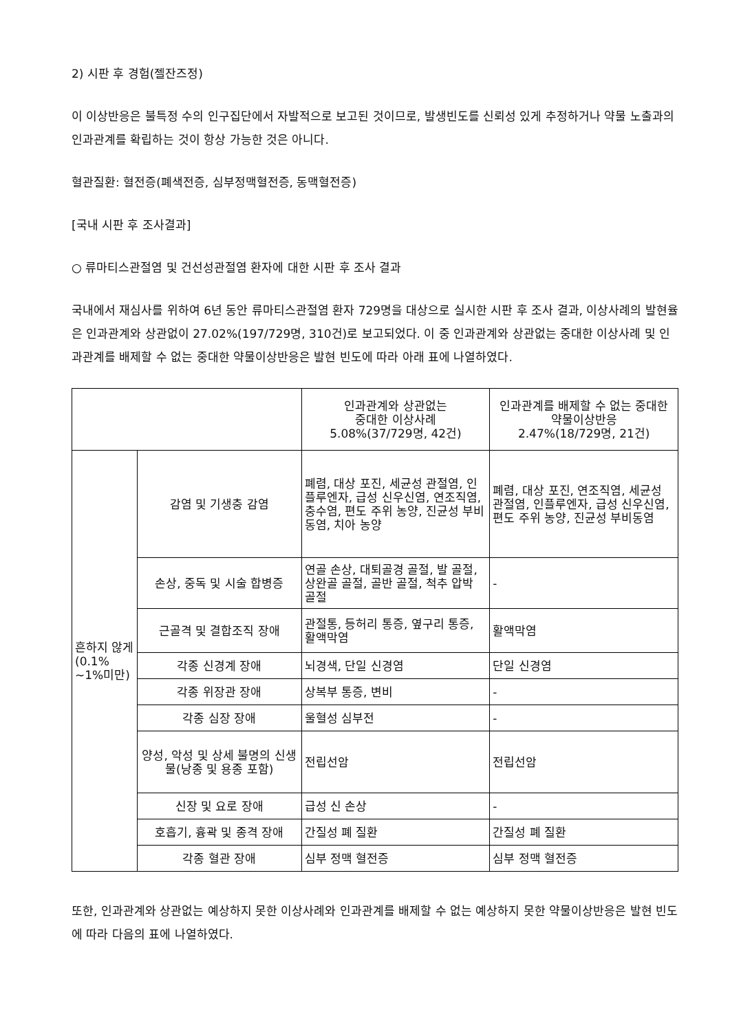2) 시판 후 경험(젤잔즈정)
이 이상반응은 불특정 수의 인구집단에서 자발적으로 보고된 것이므로, 발생빈도를 신뢰성 있게 추정하거나 약물 노출과의 인과관계를 확립하는 것이 항상 가능한 것은 아니다.
혈관질환: 혈전증(폐색전증, 심부정맥혈전증, 동맥혈전증)
[국내 시판 후 조사결과]
○ 류마티스관절염 및 건선성관절염 환자에 대한 시판 후 조사 결과
국내에서 재심사를 위하여 6년 동안 류마티스관절염 환자 729명을 대상으로 실시한 시판 후 조사 결과, 이상사례의 발현율은 인과관계와 상관없이 27.02%(197/729명, 310건)로 보고되었다. 이 중 인과관계와 상관없는 중대한 이상사례 및 인과관계를 배제할 수 없는 중대한 약물이상반응은 발현 빈도에 따라 아래 표에 나열하였다.
| | | 인과관계와 상관없는 중대한 이상사례 5.08%(37/729명, 42건) | 인과관계를 배제할 수 없는 중대한 약물이상반응 2.47%(18/729명, 21건) |
| 흔하지 않게(0.1% ~1%미만) | 감염 및 기생충 감염 | 폐렴, 대상 포진, 세균성 관절염, 인플루엔자, 급성 신우신염, 연조직염, 충수염, 편도 주위 농양, 진균성 부비동염, 치아 농양 | 폐렴, 대상 포진, 연조직염, 세균성 관절염, 인플루엔자, 급성 신우신염, 편도 주위 농양, 진균성 부비동염 |
| | 손상, 중독 및 시술 합병증 | 연골 손상, 대퇴골경 골절, 발 골절, 상완골 골절, 골반 골절, 척추 압박 골절 | - |
| | 근골격 및 결합조직 장애 | 관절통, 등허리 통증, 옆구리 통증, 활액막염 | 활액막염 |
| | 각종 신경계 장애 | 뇌경색, 단일 신경염 | 단일 신경염 |
| | 각종 위장관 장애 | 상복부 통증, 변비 | - |
| | 각종 심장 장애 | 울혈성 심부전 | - |
| | 양성, 악성 및 상세 불명의 신생물(낭종 및 용종 포함) | 전립선암 | 전립선암 |
| | 신장 및 요로 장애 | 급성 신 손상 | - |
| | 호흡기, 흉곽 및 종격 장애 | 간질성 폐 질환 | 간질성 폐 질환 |
| | 각종 혈관 장애 | 심부 정맥 혈전증 | 심부 정맥 혈전증 |
또한, 인과관계와 상관없는 예상하지 못한 이상사례와 인과관계를 배제할 수 없는 예상하지 못한 약물이상반응은 발현 빈도에 따라 다음의 표에 나열하였다.